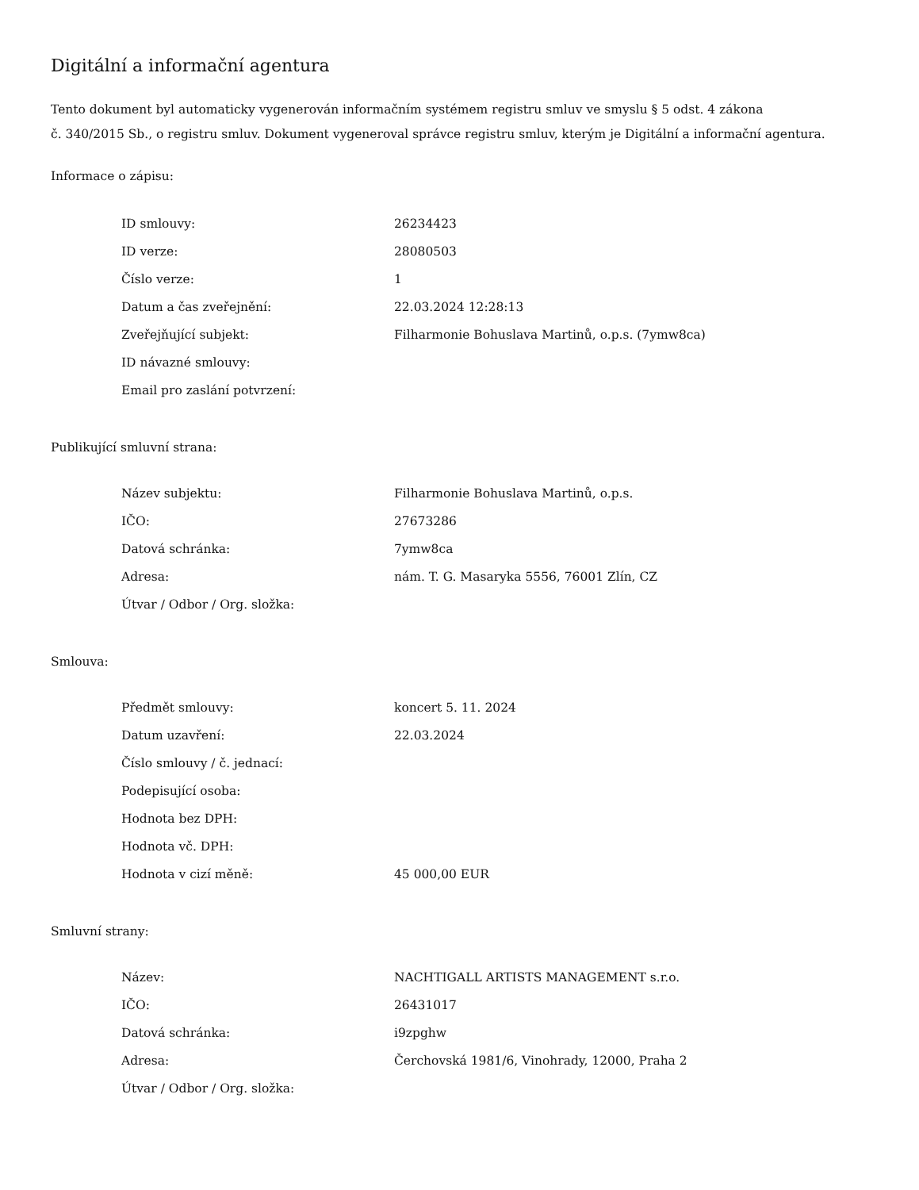Digitální a informační agentura
Tento dokument byl automaticky vygenerován informačním systémem registru smluv ve smyslu § 5 odst. 4 zákona
č. 340/2015 Sb., o registru smluv. Dokument vygeneroval správce registru smluv, kterým je Digitální a informační agentura.
Informace o zápisu:
| ID smlouvy: | 26234423 |
| ID verze: | 28080503 |
| Číslo verze: | 1 |
| Datum a čas zveřejnění: | 22.03.2024 12:28:13 |
| Zveřejňující subjekt: | Filharmonie Bohuslava Martinů, o.p.s. (7ymw8ca) |
| ID návazné smlouvy: | |
| Email pro zaslání potvrzení: | |
Publikující smluvní strana:
| Název subjektu: | Filharmonie Bohuslava Martinů, o.p.s. |
| IČO: | 27673286 |
| Datová schránka: | 7ymw8ca |
| Adresa: | nám. T. G. Masaryka 5556, 76001 Zlín, CZ |
| Útvar / Odbor / Org. složka: | |
Smlouva:
| Předmět smlouvy: | koncert 5. 11. 2024 |
| Datum uzavření: | 22.03.2024 |
| Číslo smlouvy / č. jednací: | |
| Podepisující osoba: | |
| Hodnota bez DPH: | |
| Hodnota vč. DPH: | |
| Hodnota v cizí měně: | 45 000,00 EUR |
Smluvní strany:
| Název: | NACHTIGALL ARTISTS MANAGEMENT s.r.o. |
| IČO: | 26431017 |
| Datová schránka: | i9zpghw |
| Adresa: | Čerchovská 1981/6, Vinohrady, 12000, Praha 2 |
| Útvar / Odbor / Org. složka: | |